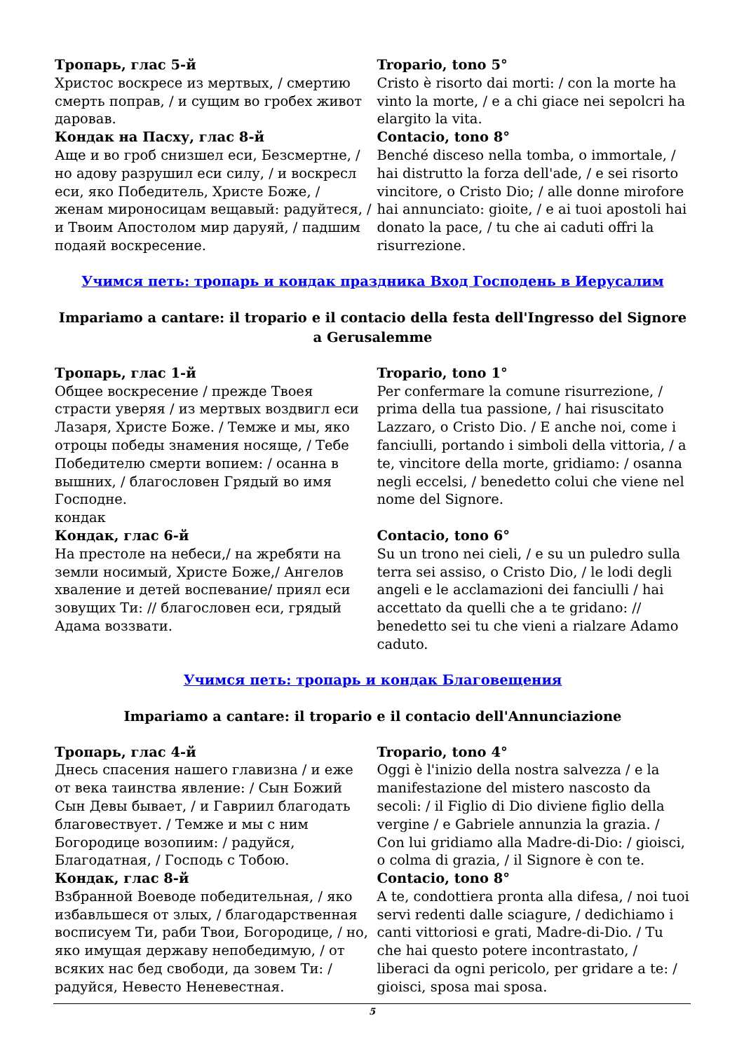| Тропарь, глас 5-й Христос воскресе из мертвых, / смертию смерть поправ, / и сущим во гробех живот даровав. | Tropario, tono 5° Cristo è risorto dai morti: / con la morte ha vinto la morte, / e a chi giace nei sepolcri ha elargito la vita. |
| Кондак на Пасху, глас 8-й Аще и во гроб снизшел еси, Безсмертне, / но адову разрушил еси силу, / и воскресл еси, яко Победитель, Христе Боже, / женам мироносицам вещавый: радуйтеся, / и Твоим Апостолом мир даруяй, / падшим подаяй воскресение. | Contacio, tono 8° Benché disceso nella tomba, o immortale, / hai distrutto la forza dell'ade, / e sei risorto vincitore, o Cristo Dio; / alle donne mirofore hai annunciato: gioite, / e ai tuoi apostoli hai donato la pace, / tu che ai caduti offri la risurrezione. |
Учимся петь: тропарь и кондак праздника Вход Господень в Иерусалим
Impariamo a cantare: il tropario e il contacio della festa dell'Ingresso del Signore a Gerusalemme
| Тропарь, глас 1-й Общее воскресение / прежде Твоея страсти уверяя / из мертвых воздвигл еси Лазаря, Христе Боже. / Темже и мы, яко отроцы победы знамения носяще, / Тебе Победителю смерти вопием: / осанна в вышних, / благословен Грядый во имя Господне. кондак | Tropario, tono 1° Per confermare la comune risurrezione, / prima della tua passione, / hai risuscitato Lazzaro, o Cristo Dio. / E anche noi, come i fanciulli, portando i simboli della vittoria, / a te, vincitore della morte, gridiamo: / osanna negli eccelsi, / benedetto colui che viene nel nome del Signore. |
| Кондак, глас 6-й На престоле на небеси,/ на жребяти на земли носимый, Христе Боже,/ Ангелов хваление и детей воспевание/ приял еси зовущих Ти: // благословен еси, грядый Адама воззвати. | Contacio, tono 6° Su un trono nei cieli, / e su un puledro sulla terra sei assiso, o Cristo Dio, / le lodi degli angeli e le acclamazioni dei fanciulli / hai accettato da quelli che a te gridano: // benedetto sei tu che vieni a rialzare Adamo caduto. |
Учимся петь: тропарь и кондак Благовещения
Impariamo a cantare: il tropario e il contacio dell'Annunciazione
| Тропарь, глас 4-й Днесь спасения нашего главизна / и еже от века таинства явление: / Сын Божий Сын Девы бывает, / и Гавриил благодать благовествует. / Темже и мы с ним Богородице возопиим: / радуйся, Благодатная, / Господь с Тобою. | Tropario, tono 4° Oggi è l'inizio della nostra salvezza / e la manifestazione del mistero nascosto da secoli: / il Figlio di Dio diviene figlio della vergine / e Gabriele annunzia la grazia. / Con lui gridiamo alla Madre-di-Dio: / gioisci, o colma di grazia, / il Signore è con te. |
| Кондак, глас 8-й Взбранной Воеводе победительная, / яко избавльшеся от злых, / благодарственная восписуем Ти, раби Твои, Богородице, / но, яко имущая державу непобедимую, / от всяких нас бед свободи, да зовем Ти: / радуйся, Невесто Неневестная. | Contacio, tono 8° A te, condottiera pronta alla difesa, / noi tuoi servi redenti dalle sciagure, / dedichiamo i canti vittoriosi e grati, Madre-di-Dio. / Tu che hai questo potere incontrastato, / liberaci da ogni pericolo, per gridare a te: / gioisci, sposa mai sposa. |
5